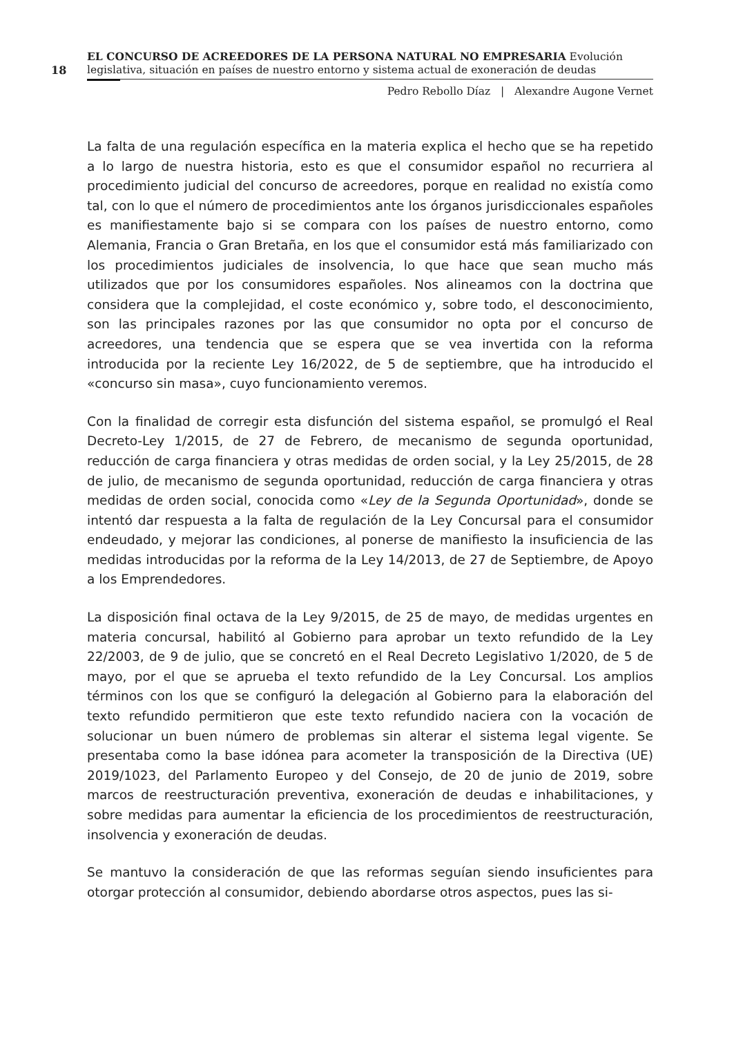18
EL CONCURSO DE ACREEDORES DE LA PERSONA NATURAL NO EMPRESARIA Evolución legislativa, situación en países de nuestro entorno y sistema actual de exoneración de deudas
Pedro Rebollo Díaz | Alexandre Augone Vernet
La falta de una regulación específica en la materia explica el hecho que se ha repetido a lo largo de nuestra historia, esto es que el consumidor español no recurriera al procedimiento judicial del concurso de acreedores, porque en realidad no existía como tal, con lo que el número de procedimientos ante los órganos jurisdiccionales españoles es manifiestamente bajo si se compara con los países de nuestro entorno, como Alemania, Francia o Gran Bretaña, en los que el consumidor está más familiarizado con los procedimientos judiciales de insolvencia, lo que hace que sean mucho más utilizados que por los consumidores españoles. Nos alineamos con la doctrina que considera que la complejidad, el coste económico y, sobre todo, el desconocimiento, son las principales razones por las que consumidor no opta por el concurso de acreedores, una tendencia que se espera que se vea invertida con la reforma introducida por la reciente Ley 16/2022, de 5 de septiembre, que ha introducido el «concurso sin masa», cuyo funcionamiento veremos.
Con la finalidad de corregir esta disfunción del sistema español, se promulgó el Real Decreto-Ley 1/2015, de 27 de Febrero, de mecanismo de segunda oportunidad, reducción de carga financiera y otras medidas de orden social, y la Ley 25/2015, de 28 de julio, de mecanismo de segunda oportunidad, reducción de carga financiera y otras medidas de orden social, conocida como «Ley de la Segunda Oportunidad», donde se intentó dar respuesta a la falta de regulación de la Ley Concursal para el consumidor endeudado, y mejorar las condiciones, al ponerse de manifiesto la insuficiencia de las medidas introducidas por la reforma de la Ley 14/2013, de 27 de Septiembre, de Apoyo a los Emprendedores.
La disposición final octava de la Ley 9/2015, de 25 de mayo, de medidas urgentes en materia concursal, habilitó al Gobierno para aprobar un texto refundido de la Ley 22/2003, de 9 de julio, que se concretó en el Real Decreto Legislativo 1/2020, de 5 de mayo, por el que se aprueba el texto refundido de la Ley Concursal. Los amplios términos con los que se configuró la delegación al Gobierno para la elaboración del texto refundido permitieron que este texto refundido naciera con la vocación de solucionar un buen número de problemas sin alterar el sistema legal vigente. Se presentaba como la base idónea para acometer la transposición de la Directiva (UE) 2019/1023, del Parlamento Europeo y del Consejo, de 20 de junio de 2019, sobre marcos de reestructuración preventiva, exoneración de deudas e inhabilitaciones, y sobre medidas para aumentar la eficiencia de los procedimientos de reestructuración, insolvencia y exoneración de deudas.
Se mantuvo la consideración de que las reformas seguían siendo insuficientes para otorgar protección al consumidor, debiendo abordarse otros aspectos, pues las si-